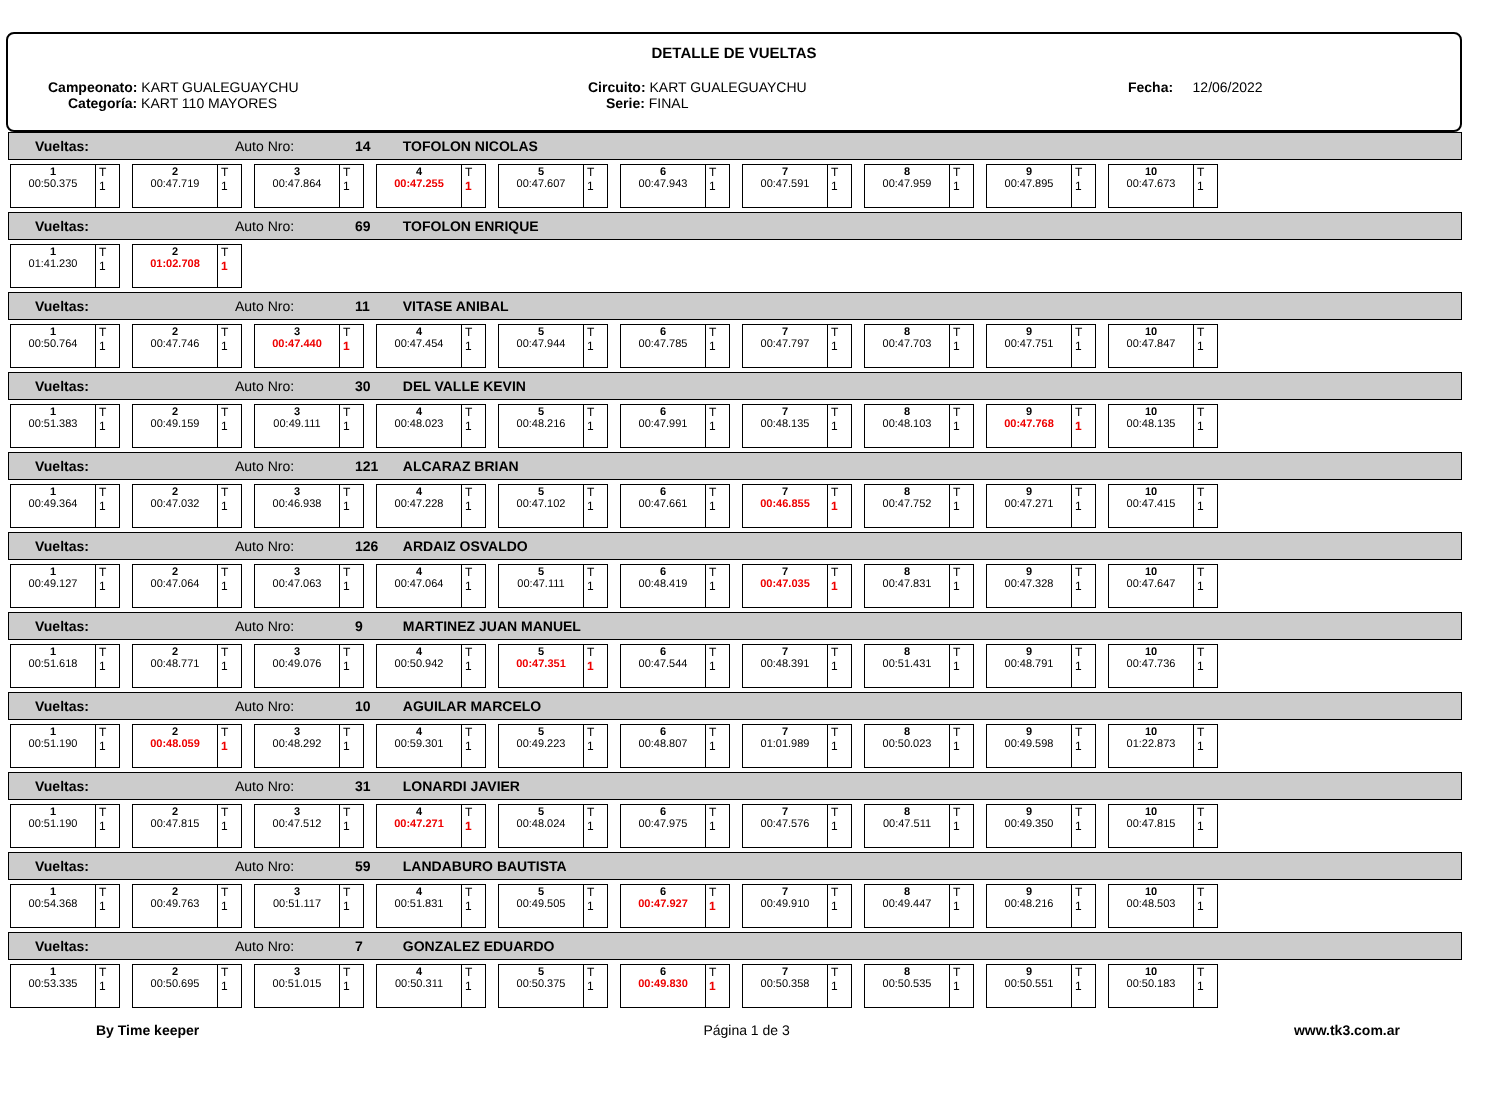DETALLE DE VUELTAS
Campeonato: KART GUALEGUAYCHU
Categoría: KART 110 MAYORES
Circuito: KART GUALEGUAYCHU
Serie: FINAL
Fecha: 12/06/2022
Vueltas: Auto Nro: 14 TOFOLON NICOLAS
1
00:50.375
T
1
2
00:47.719
T
1
3
00:47.864
T
1
4
00:47.255
T
1
5
00:47.607
T
1
6
00:47.943
T
1
7
00:47.591
T
1
8
00:47.959
T
1
9
00:47.895
T
1
10
00:47.673
T
1
Vueltas: Auto Nro: 69 TOFOLON ENRIQUE
1
01:41.230
T
1
2
01:02.708
T
1
Vueltas: Auto Nro: 11 VITASE ANIBAL
1
00:50.764
T
1
2
00:47.746
T
1
3
00:47.440
T
1
4
00:47.454
T
1
5
00:47.944
T
1
6
00:47.785
T
1
7
00:47.797
T
1
8
00:47.703
T
1
9
00:47.751
T
1
10
00:47.847
T
1
Vueltas: Auto Nro: 30 DEL VALLE KEVIN
1
00:51.383
T
1
2
00:49.159
T
1
3
00:49.111
T
1
4
00:48.023
T
1
5
00:48.216
T
1
6
00:47.991
T
1
7
00:48.135
T
1
8
00:48.103
T
1
9
00:47.768
T
1
10
00:48.135
T
1
Vueltas: Auto Nro: 121 ALCARAZ BRIAN
1
00:49.364
T
1
2
00:47.032
T
1
3
00:46.938
T
1
4
00:47.228
T
1
5
00:47.102
T
1
6
00:47.661
T
1
7
00:46.855
T
1
8
00:47.752
T
1
9
00:47.271
T
1
10
00:47.415
T
1
Vueltas: Auto Nro: 126 ARDAIZ OSVALDO
1
00:49.127
T
1
2
00:47.064
T
1
3
00:47.063
T
1
4
00:47.064
T
1
5
00:47.111
T
1
6
00:48.419
T
1
7
00:47.035
T
1
8
00:47.831
T
1
9
00:47.328
T
1
10
00:47.647
T
1
Vueltas: Auto Nro: 9 MARTINEZ JUAN MANUEL
1
00:51.618
T
1
2
00:48.771
T
1
3
00:49.076
T
1
4
00:50.942
T
1
5
00:47.351
T
1
6
00:47.544
T
1
7
00:48.391
T
1
8
00:51.431
T
1
9
00:48.791
T
1
10
00:47.736
T
1
Vueltas: Auto Nro: 10 AGUILAR MARCELO
1
00:51.190
T
1
2
00:48.059
T
1
3
00:48.292
T
1
4
00:59.301
T
1
5
00:49.223
T
1
6
00:48.807
T
1
7
01:01.989
T
1
8
00:50.023
T
1
9
00:49.598
T
1
10
01:22.873
T
1
Vueltas: Auto Nro: 31 LONARDI JAVIER
1
00:51.190
T
1
2
00:47.815
T
1
3
00:47.512
T
1
4
00:47.271
T
1
5
00:48.024
T
1
6
00:47.975
T
1
7
00:47.576
T
1
8
00:47.511
T
1
9
00:49.350
T
1
10
00:47.815
T
1
Vueltas: Auto Nro: 59 LANDABURO BAUTISTA
1
00:54.368
T
1
2
00:49.763
T
1
3
00:51.117
T
1
4
00:51.831
T
1
5
00:49.505
T
1
6
00:47.927
T
1
7
00:49.910
T
1
8
00:49.447
T
1
9
00:48.216
T
1
10
00:48.503
T
1
Vueltas: Auto Nro: 7 GONZALEZ EDUARDO
1
00:53.335
T
1
2
00:50.695
T
1
3
00:51.015
T
1
4
00:50.311
T
1
5
00:50.375
T
1
6
00:49.830
T
1
7
00:50.358
T
1
8
00:50.535
T
1
9
00:50.551
T
1
10
00:50.183
T
1
By Time keeper Página 1 de 3 www.tk3.com.ar